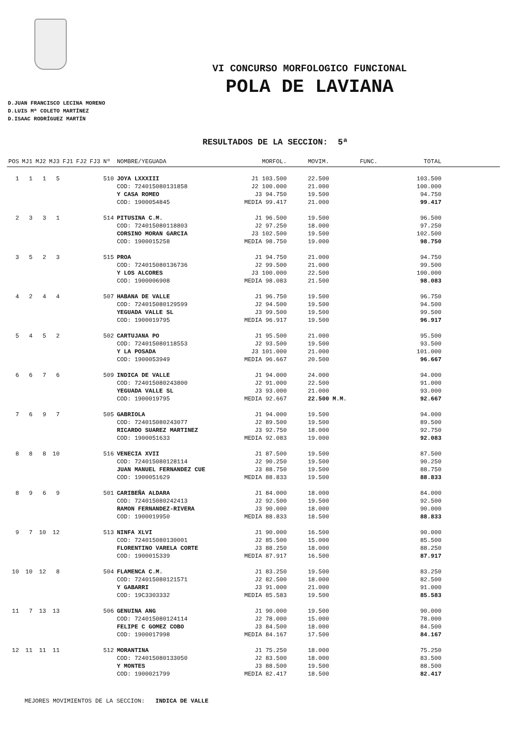VI CONCURSO MORFOLOGICO FUNCIONAL
POLA DE LAVIANA
D.JUAN FRANCISCO LECINA MORENO
D.LUIS Mª COLETO MARTÍNEZ
D.ISAAC RODRÍGUEZ MARTÍN
RESULTADOS DE LA SECCION: 5ª
| POS | MJ1 | MJ2 | MJ3 | FJ1 | FJ2 | FJ3 | Nº | NOMBRE/YEGUADA | MORFOL. | MOVIM. | FUNC. | TOTAL | |
| --- | --- | --- | --- | --- | --- | --- | --- | --- | --- | --- | --- | --- | --- |
| 1 | 1 | 1 | 5 | | | | 510 | JOYA LXXXIII | J1 103.500 | 22.500 | | 103.500 | |
| | | | | | | | | COD: 724015080131858 | J2 100.000 | 21.000 | | 100.000 | |
| | | | | | | | | Y CASA ROMEO | J3 94.750 | 19.500 | | 94.750 | |
| | | | | | | | | COD: 1900054845 | MEDIA 99.417 | 21.000 | | 99.417 | |
| 2 | 3 | 3 | 1 | | | | 514 | PITUSINA C.M. | J1 96.500 | 19.500 | | 96.500 | |
| | | | | | | | | COD: 724015080118803 | J2 97.250 | 18.000 | | 97.250 | |
| | | | | | | | | CORSINO MORAN GARCIA | J3 102.500 | 19.500 | | 102.500 | |
| | | | | | | | | COD: 1900015258 | MEDIA 98.750 | 19.000 | | 98.750 | |
| 3 | 5 | 2 | 3 | | | | 515 | PROA | J1 94.750 | 21.000 | | 94.750 | |
| | | | | | | | | COD: 724015080136736 | J2 99.500 | 21.000 | | 99.500 | |
| | | | | | | | | Y LOS ALCORES | J3 100.000 | 22.500 | | 100.000 | |
| | | | | | | | | COD: 1900006908 | MEDIA 98.083 | 21.500 | | 98.083 | |
| 4 | 2 | 4 | 4 | | | | 507 | HABANA DE VALLE | J1 96.750 | 19.500 | | 96.750 | |
| | | | | | | | | COD: 724015080129599 | J2 94.500 | 19.500 | | 94.500 | |
| | | | | | | | | YEGUADA VALLE SL | J3 99.500 | 19.500 | | 99.500 | |
| | | | | | | | | COD: 1900019795 | MEDIA 96.917 | 19.500 | | 96.917 | |
| 5 | 4 | 5 | 2 | | | | 502 | CARTUJANA PO | J1 95.500 | 21.000 | | 95.500 | |
| | | | | | | | | COD: 724015080118553 | J2 93.500 | 19.500 | | 93.500 | |
| | | | | | | | | Y LA POSADA | J3 101.000 | 21.000 | | 101.000 | |
| | | | | | | | | COD: 1900053949 | MEDIA 96.667 | 20.500 | | 96.667 | |
| 6 | 6 | 7 | 6 | | | | 509 | INDICA DE VALLE | J1 94.000 | 24.000 | | 94.000 | |
| | | | | | | | | COD: 724015080243800 | J2 91.000 | 22.500 | | 91.000 | |
| | | | | | | | | YEGUADA VALLE SL | J3 93.000 | 21.000 | | 93.000 | |
| | | | | | | | | COD: 1900019795 | MEDIA 92.667 | 22.500 M.M. | | 92.667 | |
| 7 | 6 | 9 | 7 | | | | 505 | GABRIOLA | J1 94.000 | 19.500 | | 94.000 | |
| | | | | | | | | COD: 724015080243077 | J2 89.500 | 19.500 | | 89.500 | |
| | | | | | | | | RICARDO SUAREZ MARTINEZ | J3 92.750 | 18.000 | | 92.750 | |
| | | | | | | | | COD: 1900051633 | MEDIA 92.083 | 19.000 | | 92.083 | |
| 8 | 8 | 8 | 10 | | | | 516 | VENECIA XVII | J1 87.500 | 19.500 | | 87.500 | |
| | | | | | | | | COD: 724015080128114 | J2 90.250 | 19.500 | | 90.250 | |
| | | | | | | | | JUAN MANUEL FERNANDEZ CUE | J3 88.750 | 19.500 | | 88.750 | |
| | | | | | | | | COD: 1900051629 | MEDIA 88.833 | 19.500 | | 88.833 | |
| 8 | 9 | 6 | 9 | | | | 501 | CARIBEÑA ALDARA | J1 84.000 | 18.000 | | 84.000 | |
| | | | | | | | | COD: 724015080242413 | J2 92.500 | 19.500 | | 92.500 | |
| | | | | | | | | RAMON FERNANDEZ-RIVERA | J3 90.000 | 18.000 | | 90.000 | |
| | | | | | | | | COD: 1900019950 | MEDIA 88.833 | 18.500 | | 88.833 | |
| 9 | 7 | 10 | 12 | | | | 513 | NINFA XLVI | J1 90.000 | 16.500 | | 90.000 | |
| | | | | | | | | COD: 724015080130001 | J2 85.500 | 15.000 | | 85.500 | |
| | | | | | | | | FLORENTINO VARELA CORTE | J3 88.250 | 18.000 | | 88.250 | |
| | | | | | | | | COD: 1900015339 | MEDIA 87.917 | 16.500 | | 87.917 | |
| 10 | 10 | 12 | 8 | | | | 504 | FLAMENCA C.M. | J1 83.250 | 19.500 | | 83.250 | |
| | | | | | | | | COD: 724015080121571 | J2 82.500 | 18.000 | | 82.500 | |
| | | | | | | | | Y GABARRI | J3 91.000 | 21.000 | | 91.000 | |
| | | | | | | | | COD: 19C3303332 | MEDIA 85.583 | 19.500 | | 85.583 | |
| 11 | 7 | 13 | 13 | | | | 506 | GENUINA ANG | J1 90.000 | 19.500 | | 90.000 | |
| | | | | | | | | COD: 724015080124114 | J2 78.000 | 15.000 | | 78.000 | |
| | | | | | | | | FELIPE C GOMEZ COBO | J3 84.500 | 18.000 | | 84.500 | |
| | | | | | | | | COD: 1900017998 | MEDIA 84.167 | 17.500 | | 84.167 | |
| 12 | 11 | 11 | 11 | | | | 512 | MORANTINA | J1 75.250 | 18.000 | | 75.250 | |
| | | | | | | | | COD: 724015080133050 | J2 83.500 | 18.000 | | 83.500 | |
| | | | | | | | | Y MONTES | J3 88.500 | 19.500 | | 88.500 | |
| | | | | | | | | COD: 1900021799 | MEDIA 82.417 | 18.500 | | 82.417 | |
MEJORES MOVIMIENTOS DE LA SECCION: INDICA DE VALLE